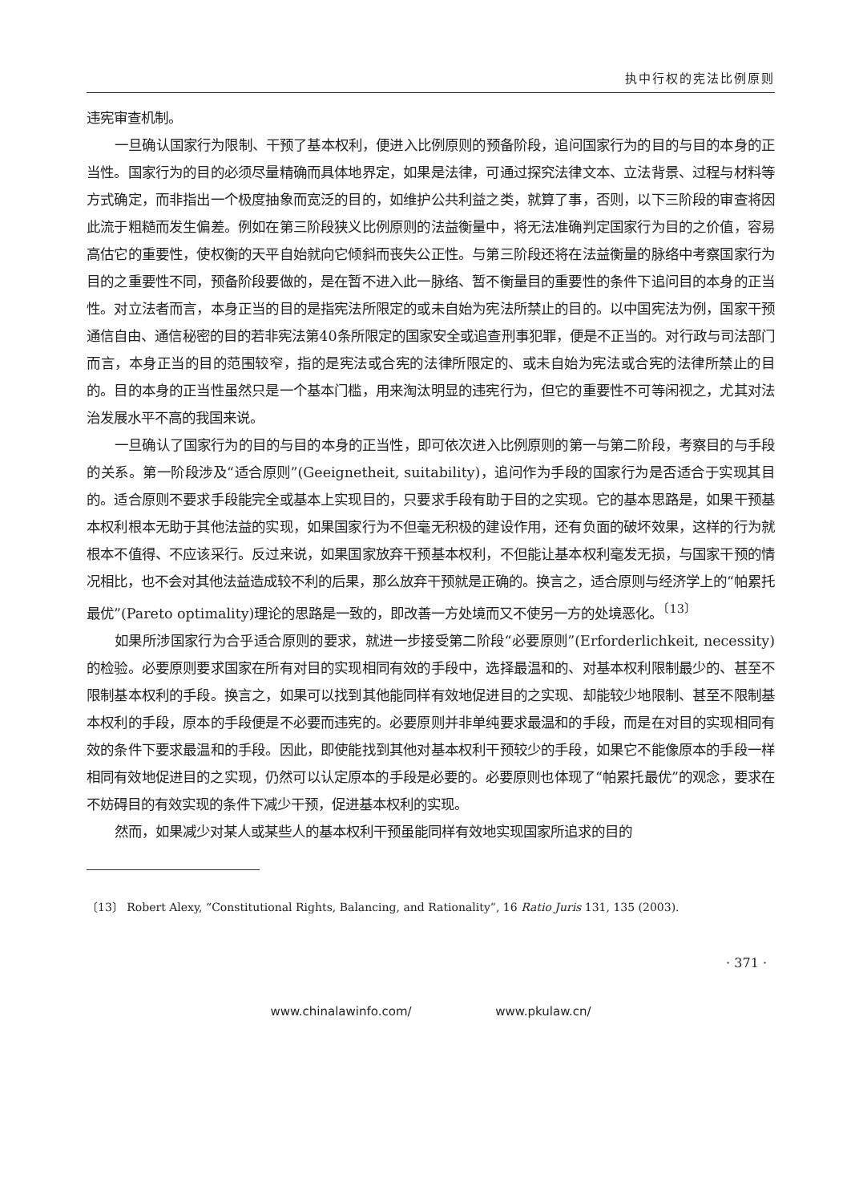执中行权的宪法比例原则
违宪审查机制。
一旦确认国家行为限制、干预了基本权利，便进入比例原则的预备阶段，追问国家行为的目的与目的本身的正当性。国家行为的目的必须尽量精确而具体地界定，如果是法律，可通过探究法律文本、立法背景、过程与材料等方式确定，而非指出一个极度抽象而宽泛的目的，如维护公共利益之类，就算了事，否则，以下三阶段的审查将因此流于粗糙而发生偏差。例如在第三阶段狭义比例原则的法益衡量中，将无法准确判定国家行为目的之价值，容易高估它的重要性，使权衡的天平自始就向它倾斜而丧失公正性。与第三阶段还将在法益衡量的脉络中考察国家行为目的之重要性不同，预备阶段要做的，是在暂不进入此一脉络、暂不衡量目的重要性的条件下追问目的本身的正当性。对立法者而言，本身正当的目的是指宪法所限定的或未自始为宪法所禁止的目的。以中国宪法为例，国家干预通信自由、通信秘密的目的若非宪法第40条所限定的国家安全或追查刑事犯罪，便是不正当的。对行政与司法部门而言，本身正当的目的范围较窄，指的是宪法或合宪的法律所限定的、或未自始为宪法或合宪的法律所禁止的目的。目的本身的正当性虽然只是一个基本门槛，用来淘汰明显的违宪行为，但它的重要性不可等闲视之，尤其对法治发展水平不高的我国来说。
一旦确认了国家行为的目的与目的本身的正当性，即可依次进入比例原则的第一与第二阶段，考察目的与手段的关系。第一阶段涉及“适合原则”(Geeignetheit, suitability)，追问作为手段的国家行为是否适合于实现其目的。适合原则不要求手段能完全或基本上实现目的，只要求手段有助于目的之实现。它的基本思路是，如果干预基本权利根本无助于其他法益的实现，如果国家行为不但毫无积极的建设作用，还有负面的破坏效果，这样的行为就根本不值得、不应该采行。反过来说，如果国家放弃干预基本权利，不但能让基本权利毫发无损，与国家干预的情况相比，也不会对其他法益造成较不利的后果，那么放弃干预就是正确的。换言之，适合原则与经济学上的“帕累托最优”(Pareto optimality)理论的思路是一致的，即改善一方处境而又不使另一方的处境恶化。<sup>〔13〕</sup>
如果所涉国家行为合乎适合原则的要求，就进一步接受第二阶段“必要原则”(Erforderlichkeit, necessity)的检验。必要原则要求国家在所有对目的实现相同有效的手段中，选择最温和的、对基本权利限制最少的、甚至不限制基本权利的手段。换言之，如果可以找到其他能同样有效地促进目的之实现、却能较少地限制、甚至不限制基本权利的手段，原本的手段便是不必要而违宪的。必要原则并非单纯要求最温和的手段，而是在对目的实现相同有效的条件下要求最温和的手段。因此，即使能找到其他对基本权利干预较少的手段，如果它不能像原本的手段一样相同有效地促进目的之实现，仍然可以认定原本的手段是必要的。必要原则也体现了“帕累托最优”的观念，要求在不妨碍目的有效实现的条件下减少干预，促进基本权利的实现。
然而，如果减少对某人或某些人的基本权利干预虽能同样有效地实现国家所追求的目的
〔13〕 Robert Alexy, “Constitutional Rights, Balancing, and Rationality”, 16 Ratio Juris 131, 135 (2003).
· 371 ·
www.chinalawinfo.com/ www.pkulaw.cn/